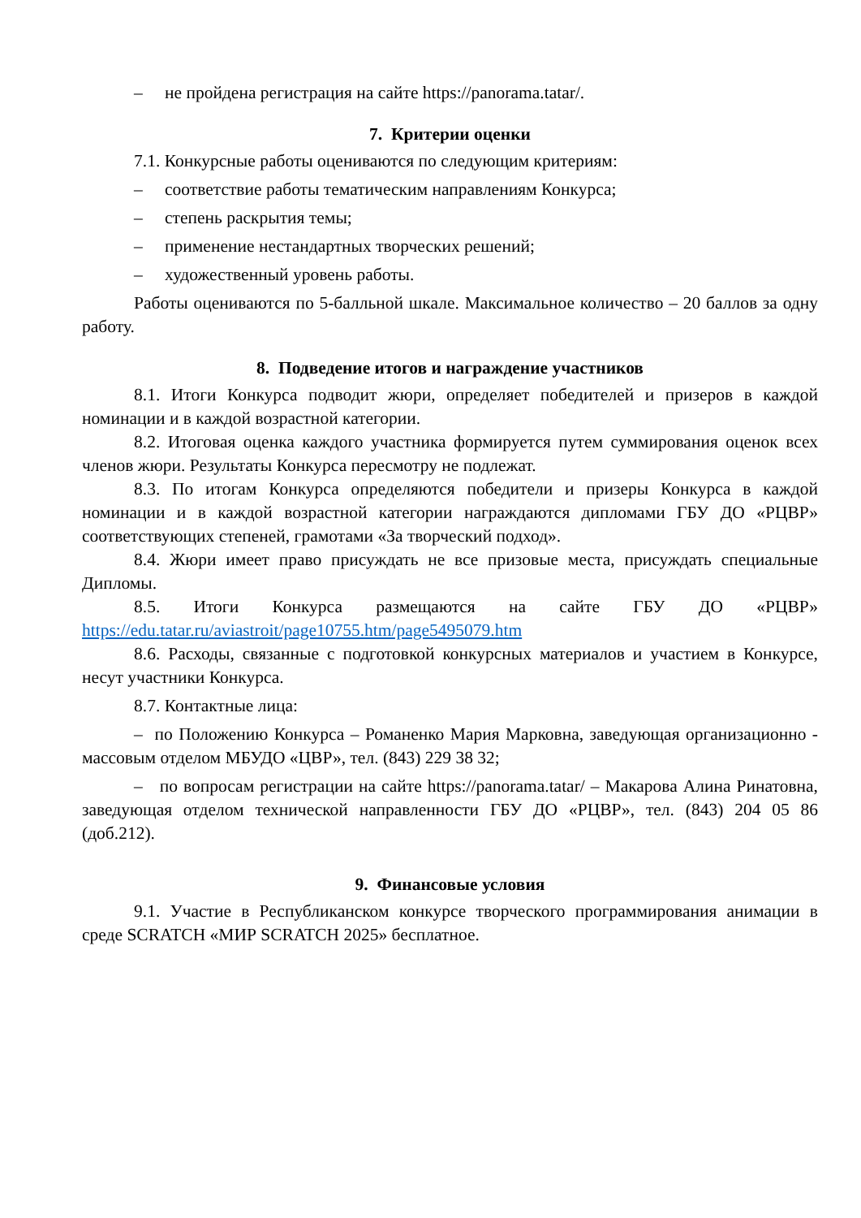– не пройдена регистрация на сайте https://panorama.tatar/.
7. Критерии оценки
7.1. Конкурсные работы оцениваются по следующим критериям:
– соответствие работы тематическим направлениям Конкурса;
– степень раскрытия темы;
– применение нестандартных творческих решений;
– художественный уровень работы.
Работы оцениваются по 5-балльной шкале. Максимальное количество – 20 баллов за одну работу.
8. Подведение итогов и награждение участников
8.1. Итоги Конкурса подводит жюри, определяет победителей и призеров в каждой номинации и в каждой возрастной категории.
8.2. Итоговая оценка каждого участника формируется путем суммирования оценок всех членов жюри. Результаты Конкурса пересмотру не подлежат.
8.3. По итогам Конкурса определяются победители и призеры Конкурса в каждой номинации и в каждой возрастной категории награждаются дипломами ГБУ ДО «РЦВР» соответствующих степеней, грамотами «За творческий подход».
8.4. Жюри имеет право присуждать не все призовые места, присуждать специальные Дипломы.
8.5. Итоги Конкурса размещаются на сайте ГБУ ДО «РЦВР» https://edu.tatar.ru/aviastroit/page10755.htm/page5495079.htm
8.6. Расходы, связанные с подготовкой конкурсных материалов и участием в Конкурсе, несут участники Конкурса.
8.7. Контактные лица:
– по Положению Конкурса – Романенко Мария Марковна, заведующая организационно - массовым отделом МБУДО «ЦВР», тел. (843) 229 38 32;
– по вопросам регистрации на сайте https://panorama.tatar/ – Макарова Алина Ринатовна, заведующая отделом технической направленности ГБУ ДО «РЦВР», тел. (843) 204 05 86 (доб.212).
9. Финансовые условия
9.1. Участие в Республиканском конкурсе творческого программирования анимации в среде SCRATCH «МИР SCRATCH 2025» бесплатное.